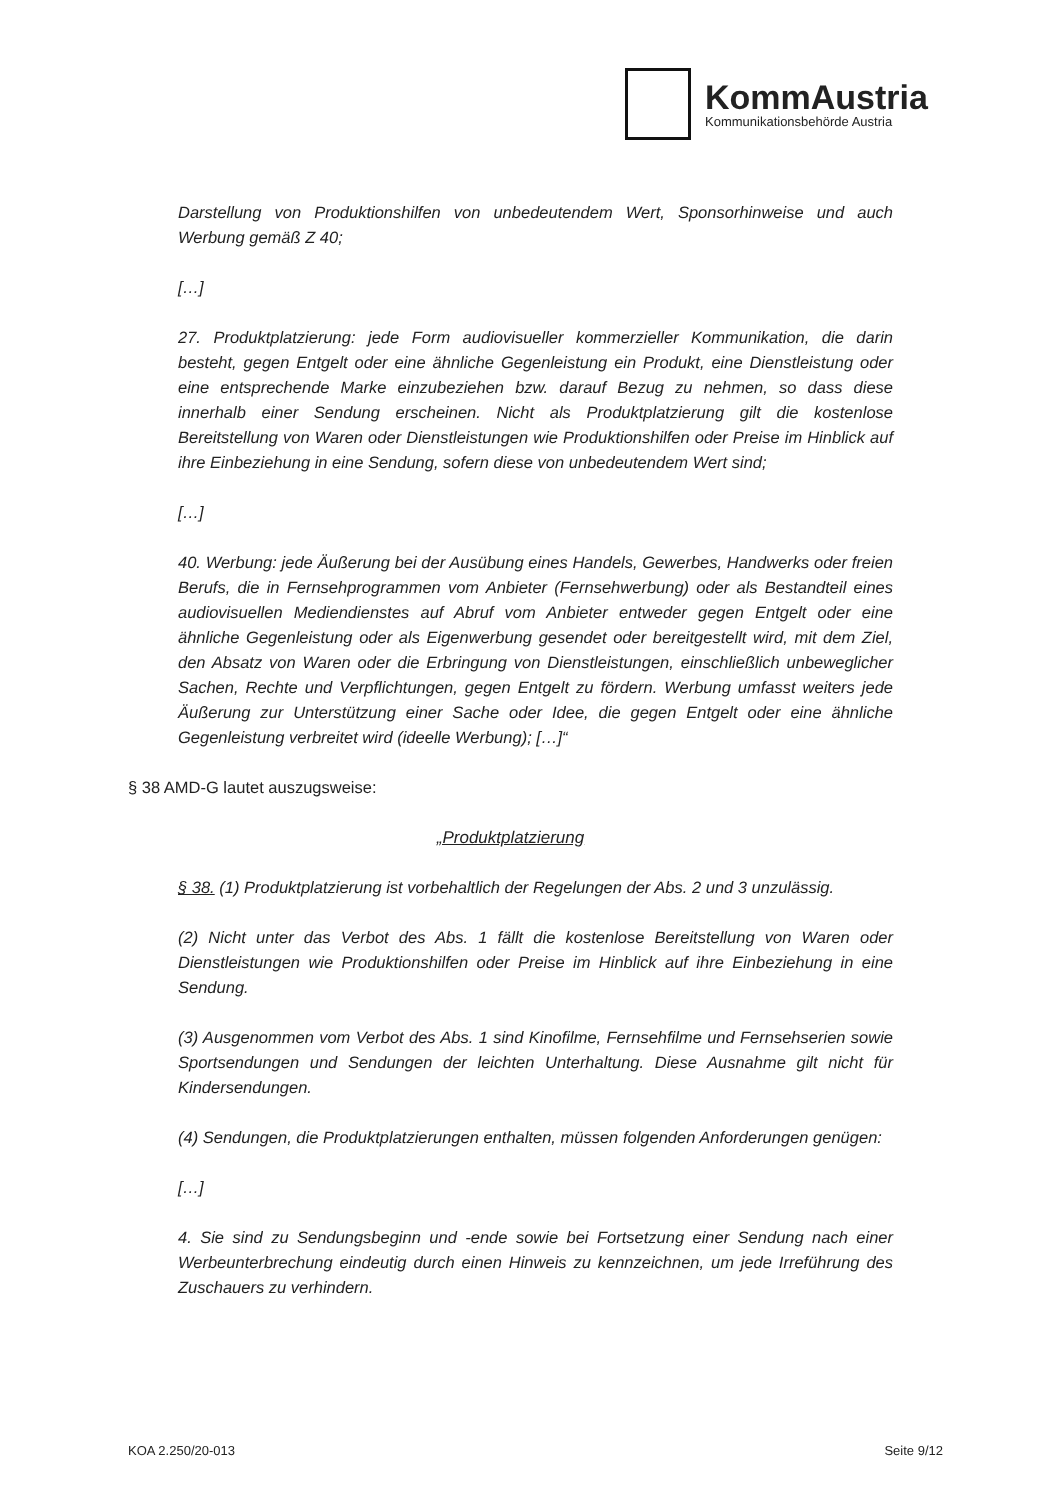KommAustria
Kommunikationsbehörde Austria
Darstellung von Produktionshilfen von unbedeutendem Wert, Sponsorhinweise und auch Werbung gemäß Z 40;
[…]
27. Produktplatzierung: jede Form audiovisueller kommerzieller Kommunikation, die darin besteht, gegen Entgelt oder eine ähnliche Gegenleistung ein Produkt, eine Dienstleistung oder eine entsprechende Marke einzubeziehen bzw. darauf Bezug zu nehmen, so dass diese innerhalb einer Sendung erscheinen. Nicht als Produktplatzierung gilt die kostenlose Bereitstellung von Waren oder Dienstleistungen wie Produktionshilfen oder Preise im Hinblick auf ihre Einbeziehung in eine Sendung, sofern diese von unbedeutendem Wert sind;
[…]
40. Werbung: jede Äußerung bei der Ausübung eines Handels, Gewerbes, Handwerks oder freien Berufs, die in Fernsehprogrammen vom Anbieter (Fernsehwerbung) oder als Bestandteil eines audiovisuellen Mediendienstes auf Abruf vom Anbieter entweder gegen Entgelt oder eine ähnliche Gegenleistung oder als Eigenwerbung gesendet oder bereitgestellt wird, mit dem Ziel, den Absatz von Waren oder die Erbringung von Dienstleistungen, einschließlich unbeweglicher Sachen, Rechte und Verpflichtungen, gegen Entgelt zu fördern. Werbung umfasst weiters jede Äußerung zur Unterstützung einer Sache oder Idee, die gegen Entgelt oder eine ähnliche Gegenleistung verbreitet wird (ideelle Werbung); […]“
§ 38 AMD-G lautet auszugsweise:
„Produktplatzierung
§ 38. (1) Produktplatzierung ist vorbehaltlich der Regelungen der Abs. 2 und 3 unzulässig.
(2) Nicht unter das Verbot des Abs. 1 fällt die kostenlose Bereitstellung von Waren oder Dienstleistungen wie Produktionshilfen oder Preise im Hinblick auf ihre Einbeziehung in eine Sendung.
(3) Ausgenommen vom Verbot des Abs. 1 sind Kinofilme, Fernsehfilme und Fernsehserien sowie Sportsendungen und Sendungen der leichten Unterhaltung. Diese Ausnahme gilt nicht für Kindersendungen.
(4) Sendungen, die Produktplatzierungen enthalten, müssen folgenden Anforderungen genügen:
[…]
4. Sie sind zu Sendungsbeginn und -ende sowie bei Fortsetzung einer Sendung nach einer Werbeunterbrechung eindeutig durch einen Hinweis zu kennzeichnen, um jede Irreführung des Zuschauers zu verhindern.
KOA 2.250/20-013 Seite 9/12